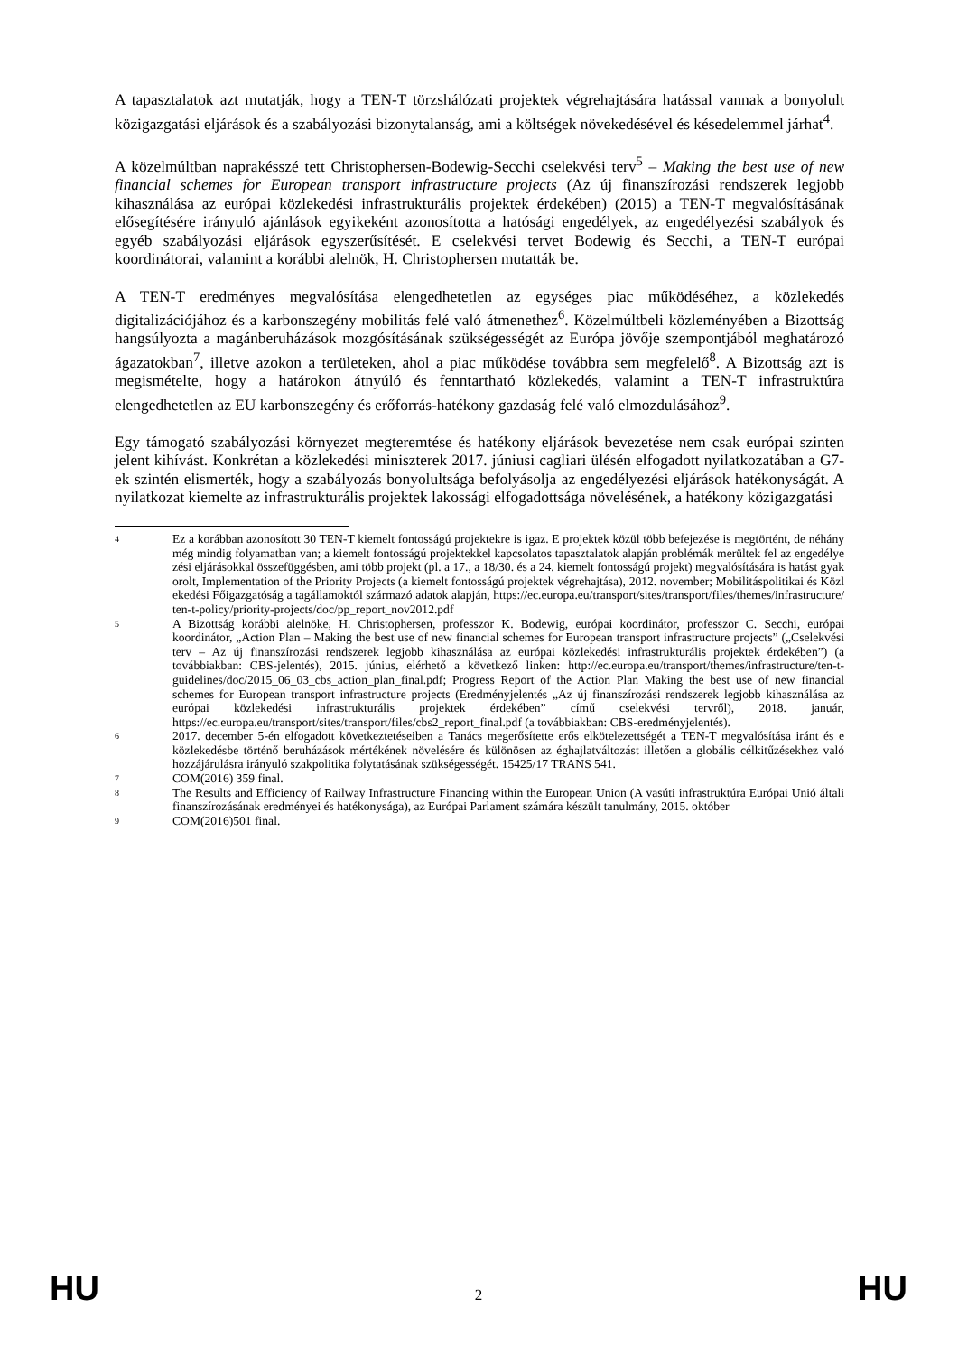A tapasztalatok azt mutatják, hogy a TEN-T törzshálózati projektek végrehajtására hatással vannak a bonyolult közigazgatási eljárások és a szabályozási bizonytalanság, ami a költségek növekedésével és késedelemmel járhat<sup>4</sup>.
A közelmúltban naprakésszé tett Christophersen-Bodewig-Secchi cselekvési terv<sup>5</sup> – Making the best use of new financial schemes for European transport infrastructure projects (Az új finanszírozási rendszerek legjobb kihasználása az európai közlekedési infrastrukturális projektek érdekében) (2015) a TEN-T megvalósításának elősegítésére irányuló ajánlások egyikeként azonosította a hatósági engedélyek, az engedélyezési szabályok és egyéb szabályozási eljárások egyszerűsítését. E cselekvési tervet Bodewig és Secchi, a TEN-T európai koordinátorai, valamint a korábbi alelnök, H. Christophersen mutatták be.
A TEN-T eredményes megvalósítása elengedhetetlen az egységes piac működéséhez, a közlekedés digitalizációjához és a karbonszegény mobilitás felé való átmenethez<sup>6</sup>. Közelmúltbeli közleményében a Bizottság hangsúlyozta a magánberuházások mozgósításának szükségességét az Európa jövője szempontjából meghatározó ágazatokban<sup>7</sup>, illetve azokon a területeken, ahol a piac működése továbbra sem megfelelő<sup>8</sup>. A Bizottság azt is megismételte, hogy a határokon átnyúló és fenntartható közlekedés, valamint a TEN-T infrastruktúra elengedhetetlen az EU karbonszegény és erőforrás-hatékony gazdaság felé való elmozdulásához<sup>9</sup>.
Egy támogató szabályozási környezet megteremtése és hatékony eljárások bevezetése nem csak európai szinten jelent kihívást. Konkrétan a közlekedési miniszterek 2017. júniusi cagliari ülésén elfogadott nyilatkozatában a G7-ek szintén elismerték, hogy a szabályozás bonyolultsága befolyásolja az engedélyezési eljárások hatékonyságát. A nyilatkozat kiemelte az infrastrukturális projektek lakossági elfogadottsága növelésének, a hatékony közigazgatási
4 Ez a korábban azonosított 30 TEN-T kiemelt fontosságú projektekre is igaz. E projektek közül több befejezése is megtörtént, de néhány még mindig folyamatban van; a kiemelt fontosságú projektekkel kapcsolatos tapasztalatok alapján problémák merültek fel az engedélyezési eljárásokkal összefüggésben, ami több projekt (pl. a 17., a 18/30. és a 24. kiemelt fontosságú projekt) megvalósítására is hatást gyakorolt, Implementation of the Priority Projects (a kiemelt fontosságú projektek végrehajtása), 2012. november; Mobilitáspolitikai és Közlekedési Főigazgatóság a tagállamoktól származó adatok alapján, https://ec.europa.eu/transport/sites/transport/files/themes/infrastructure/ten-t-policy/priority-projects/doc/pp_report_nov2012.pdf
5 A Bizottság korábbi alelnöke, H. Christophersen, professzor K. Bodewig, európai koordinátor, professzor C. Secchi, európai koordinátor, „Action Plan – Making the best use of new financial schemes for European transport infrastructure projects” („Cselekvési terv – Az új finanszírozási rendszerek legjobb kihasználása az európai közlekedési infrastrukturális projektek érdekében”) (a továbbiakban: CBS-jelentés), 2015. június, elérhető a következő linken: http://ec.europa.eu/transport/themes/infrastructure/ten-t-guidelines/doc/2015_06_03_cbs_action_plan_final.pdf; Progress Report of the Action Plan Making the best use of new financial schemes for European transport infrastructure projects (Eredményjelentés „Az új finanszírozási rendszerek legjobb kihasználása az európai közlekedési infrastrukturális projektek érdekében” című cselekvési tervről), 2018. január, https://ec.europa.eu/transport/sites/transport/files/cbs2_report_final.pdf (a továbbiakban: CBS-eredményjelentés).
6 2017. december 5-én elfogadott következtetéseiben a Tanács megerősítette erős elkötelezettségét a TEN-T megvalósítása iránt és e közlekedésbe történő beruházások mértékének növelésére és különösen az éghajlatváltozást illetően a globális célkitűzésekhez való hozzájárulásra irányuló szakpolitika folytatásának szükségességét. 15425/17 TRANS 541.
7 COM(2016) 359 final.
8 The Results and Efficiency of Railway Infrastructure Financing within the European Union (A vasúti infrastruktúra Európai Unió általi finanszírozásának eredményei és hatékonysága), az Európai Parlament számára készült tanulmány, 2015. október
9 COM(2016)501 final.
HU 2 HU